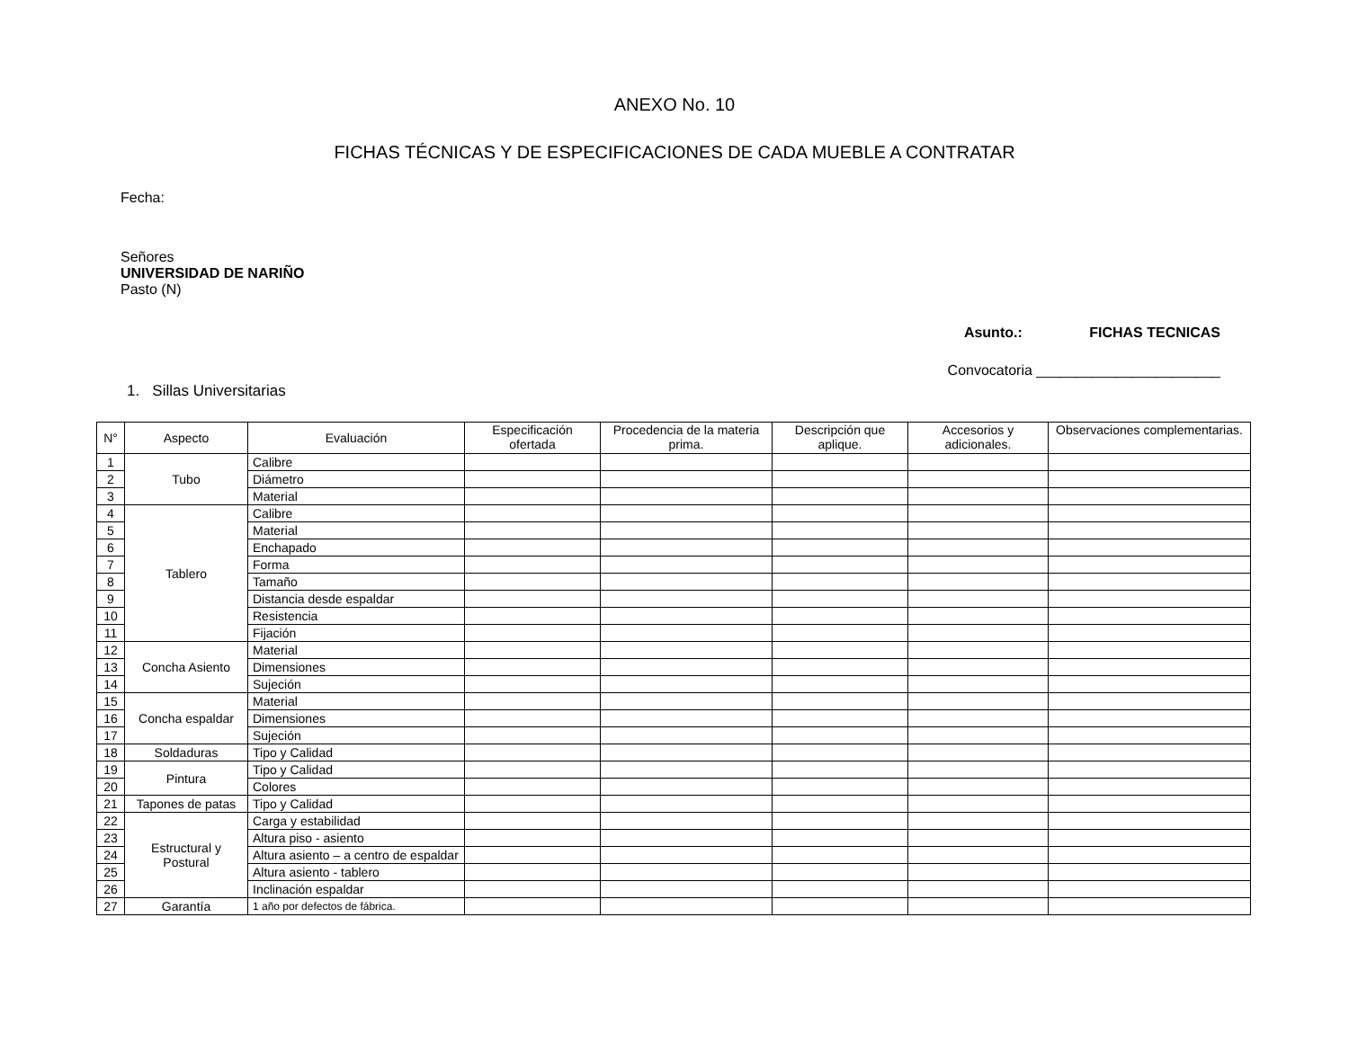ANEXO No. 10
FICHAS TÉCNICAS Y DE ESPECIFICACIONES DE CADA MUEBLE A CONTRATAR
Fecha:
Señores
UNIVERSIDAD DE NARIÑO
Pasto (N)
Asunto.: FICHAS TECNICAS
Convocatoria _______________________
1. Sillas Universitarias
| N° | Aspecto | Evaluación | Especificación ofertada | Procedencia de la materia prima. | Descripción que aplique. | Accesorios y adicionales. | Observaciones complementarias. |
| --- | --- | --- | --- | --- | --- | --- | --- |
| 1 | Tubo | Calibre | | | | | |
| 2 | | Diámetro | | | | | |
| 3 | | Material | | | | | |
| 4 | Tablero | Calibre | | | | | |
| 5 | | Material | | | | | |
| 6 | | Enchapado | | | | | |
| 7 | | Forma | | | | | |
| 8 | | Tamaño | | | | | |
| 9 | | Distancia desde espaldar | | | | | |
| 10 | | Resistencia | | | | | |
| 11 | | Fijación | | | | | |
| 12 | Concha Asiento | Material | | | | | |
| 13 | | Dimensiones | | | | | |
| 14 | | Sujeción | | | | | |
| 15 | Concha espaldar | Material | | | | | |
| 16 | | Dimensiones | | | | | |
| 17 | | Sujeción | | | | | |
| 18 | Soldaduras | Tipo y Calidad | | | | | |
| 19 | Pintura | Tipo y Calidad | | | | | |
| 20 | | Colores | | | | | |
| 21 | Tapones de patas | Tipo y Calidad | | | | | |
| 22 | Estructural y Postural | Carga y estabilidad | | | | | |
| 23 | | Altura piso - asiento | | | | | |
| 24 | | Altura asiento – a centro de espaldar | | | | | |
| 25 | | Altura asiento - tablero | | | | | |
| 26 | | Inclinación espaldar | | | | | |
| 27 | Garantía | 1 año por defectos de fábrica. | | | | | |